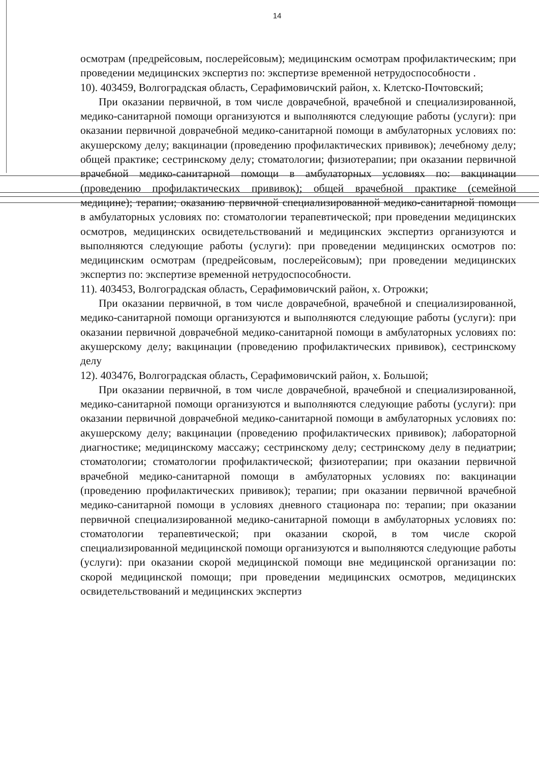14
осмотрам (предрейсовым, послерейсовым); медицинским осмотрам профилактическим; при проведении медицинских экспертиз по: экспертизе временной нетрудоспособности .
10). 403459, Волгоградская область, Серафимовичский район, х. Клетско-Почтовский;
При оказании первичной, в том числе доврачебной, врачебной и специализированной, медико-санитарной помощи организуются и выполняются следующие работы (услуги): при оказании первичной доврачебной медико-санитарной помощи в амбулаторных условиях по: акушерскому делу; вакцинации (проведению профилактических прививок); лечебному делу; общей практике; сестринскому делу; стоматологии; физиотерапии; при оказании первичной врачебной медико-санитарной помощи в амбулаторных условиях по: вакцинации (проведению профилактических прививок); общей врачебной практике (семейной медицине); терапии; оказанию первичной специализированной медико-санитарной помощи в амбулаторных условиях по: стоматологии терапевтической; при проведении медицинских осмотров, медицинских освидетельствований и медицинских экспертиз организуются и выполняются следующие работы (услуги): при проведении медицинских осмотров по: медицинским осмотрам (предрейсовым, послерейсовым); при проведении медицинских экспертиз по: экспертизе временной нетрудоспособности.
11). 403453, Волгоградская область, Серафимовичский район, х. Отрожки;
При оказании первичной, в том числе доврачебной, врачебной и специализированной, медико-санитарной помощи организуются и выполняются следующие работы (услуги): при оказании первичной доврачебной медико-санитарной помощи в амбулаторных условиях по: акушерскому делу; вакцинации (проведению профилактических прививок), сестринскому делу
12). 403476, Волгоградская область, Серафимовичский район, х. Большой;
При оказании первичной, в том числе доврачебной, врачебной и специализированной, медико-санитарной помощи организуются и выполняются следующие работы (услуги): при оказании первичной доврачебной медико-санитарной помощи в амбулаторных условиях по: акушерскому делу; вакцинации (проведению профилактических прививок); лабораторной диагностике; медицинскому массажу; сестринскому делу; сестринскому делу в педиатрии; стоматологии; стоматологии профилактической; физиотерапии; при оказании первичной врачебной медико-санитарной помощи в амбулаторных условиях по: вакцинации (проведению профилактических прививок); терапии; при оказании первичной врачебной медико-санитарной помощи в условиях дневного стационара по: терапии; при оказании первичной специализированной медико-санитарной помощи в амбулаторных условиях по: стоматологии терапевтической; при оказании скорой, в том числе скорой специализированной медицинской помощи организуются и выполняются следующие работы (услуги): при оказании скорой медицинской помощи вне медицинской организации по: скорой медицинской помощи; при проведении медицинских осмотров, медицинских освидетельствований и медицинских экспертиз